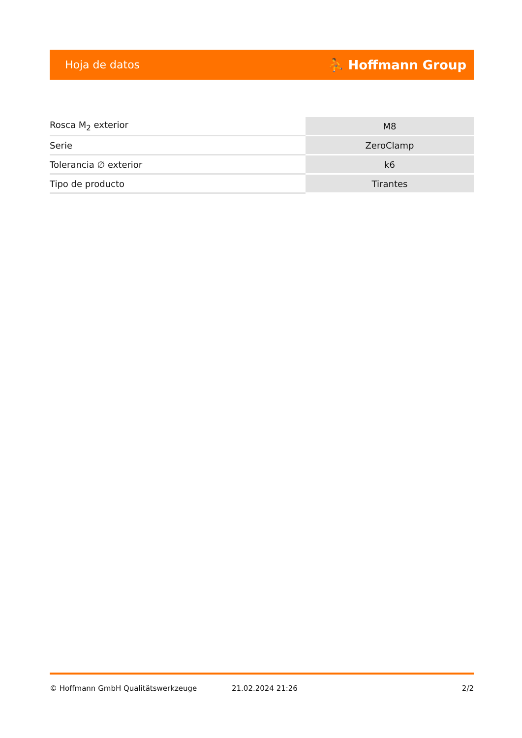Hoja de datos ⛹ Hoffmann Group
| Rosca M<sub>2</sub> exterior | M8 |
| Serie | ZeroClamp |
| Tolerancia ∅ exterior | k6 |
| Tipo de producto | Tirantes |
© Hoffmann GmbH Qualitätswerkzeuge 21.02.2024 21:26 2/2